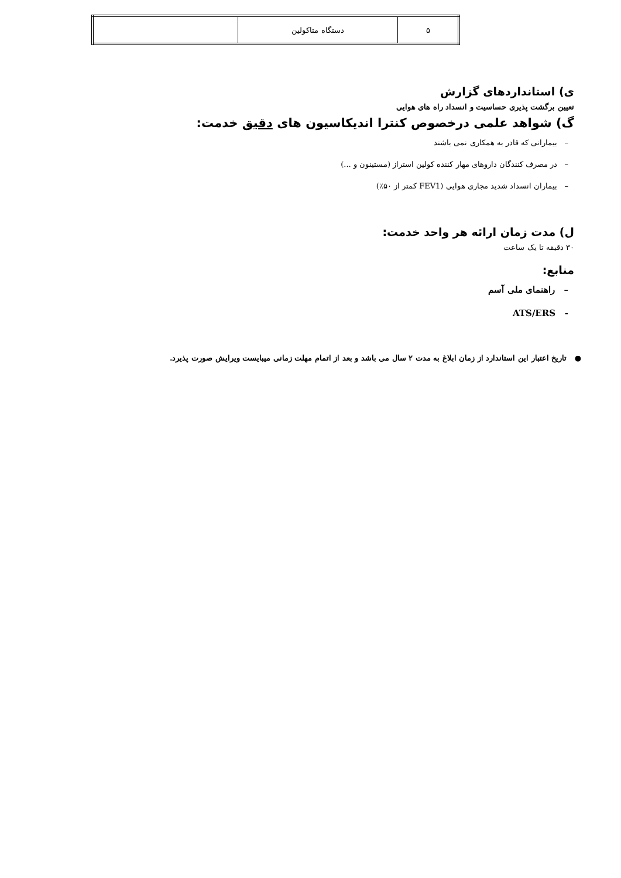| ۵ | دستگاه متاکولین | |
ی) استانداردهای گزارش
تعیین برگشت پذیری حساسیت و انسداد راه های هوایی
گ) شواهد علمی درخصوص کنترا اندیکاسیون های دقیق خدمت:
– بیمارانی که قادر به همکاری نمی باشند
– در مصرف کنندگان داروهای مهار کننده کولین استراز (مستینون و ...)
– بیماران انسداد شدید مجاری هوایی (FEV1 کمتر از ۵۰٪)
ل) مدت زمان ارائه هر واحد خدمت:
۳۰ دقیقه تا یک ساعت
منابع:
– راهنمای ملی آسم
- ATS/ERS
● تاریخ اعتبار این استاندارد از زمان ابلاغ به مدت ۲ سال می باشد و بعد از اتمام مهلت زمانی میبایست ویرایش صورت پذیرد.